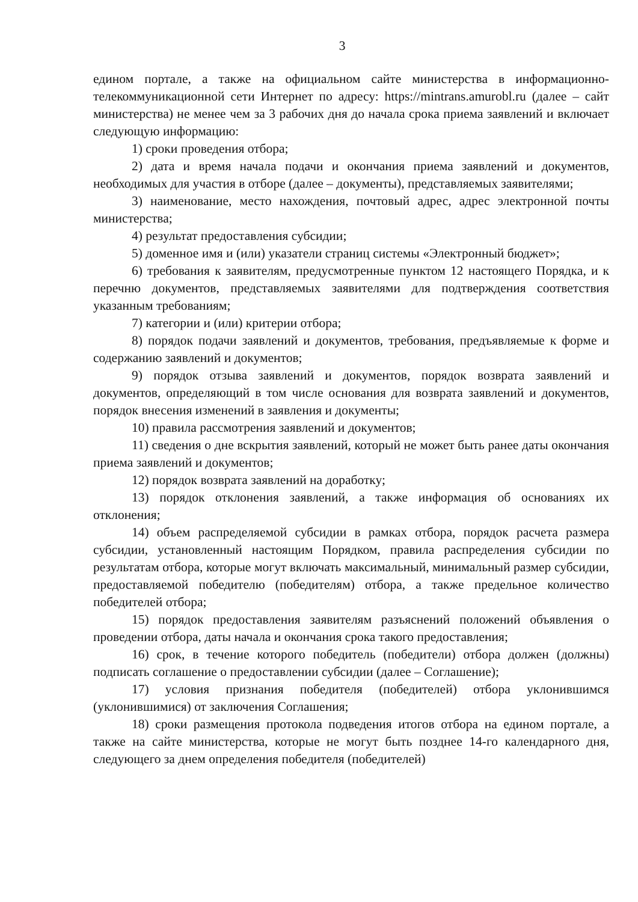3
едином портале, а также на официальном сайте министерства в информационно-телекоммуникационной сети Интернет по адресу: https://mintrans.amurobl.ru (далее – сайт министерства) не менее чем за 3 рабочих дня до начала срока приема заявлений и включает следующую информацию:
1) сроки проведения отбора;
2) дата и время начала подачи и окончания приема заявлений и документов, необходимых для участия в отборе (далее – документы), представляемых заявителями;
3) наименование, место нахождения, почтовый адрес, адрес электронной почты министерства;
4) результат предоставления субсидии;
5) доменное имя и (или) указатели страниц системы «Электронный бюджет»;
6) требования к заявителям, предусмотренные пунктом 12 настоящего Порядка, и к перечню документов, представляемых заявителями для подтверждения соответствия указанным требованиям;
7) категории и (или) критерии отбора;
8) порядок подачи заявлений и документов, требования, предъявляемые к форме и содержанию заявлений и документов;
9) порядок отзыва заявлений и документов, порядок возврата заявлений и документов, определяющий в том числе основания для возврата заявлений и документов, порядок внесения изменений в заявления и документы;
10) правила рассмотрения заявлений и документов;
11) сведения о дне вскрытия заявлений, который не может быть ранее даты окончания приема заявлений и документов;
12) порядок возврата заявлений на доработку;
13) порядок отклонения заявлений, а также информация об основаниях их отклонения;
14) объем распределяемой субсидии в рамках отбора, порядок расчета размера субсидии, установленный настоящим Порядком, правила распределения субсидии по результатам отбора, которые могут включать максимальный, минимальный размер субсидии, предоставляемой победителю (победителям) отбора, а также предельное количество победителей отбора;
15) порядок предоставления заявителям разъяснений положений объявления о проведении отбора, даты начала и окончания срока такого предоставления;
16) срок, в течение которого победитель (победители) отбора должен (должны) подписать соглашение о предоставлении субсидии (далее – Соглашение);
17) условия признания победителя (победителей) отбора уклонившимся (уклонившимися) от заключения Соглашения;
18) сроки размещения протокола подведения итогов отбора на едином портале, а также на сайте министерства, которые не могут быть позднее 14-го календарного дня, следующего за днем определения победителя (победителей)